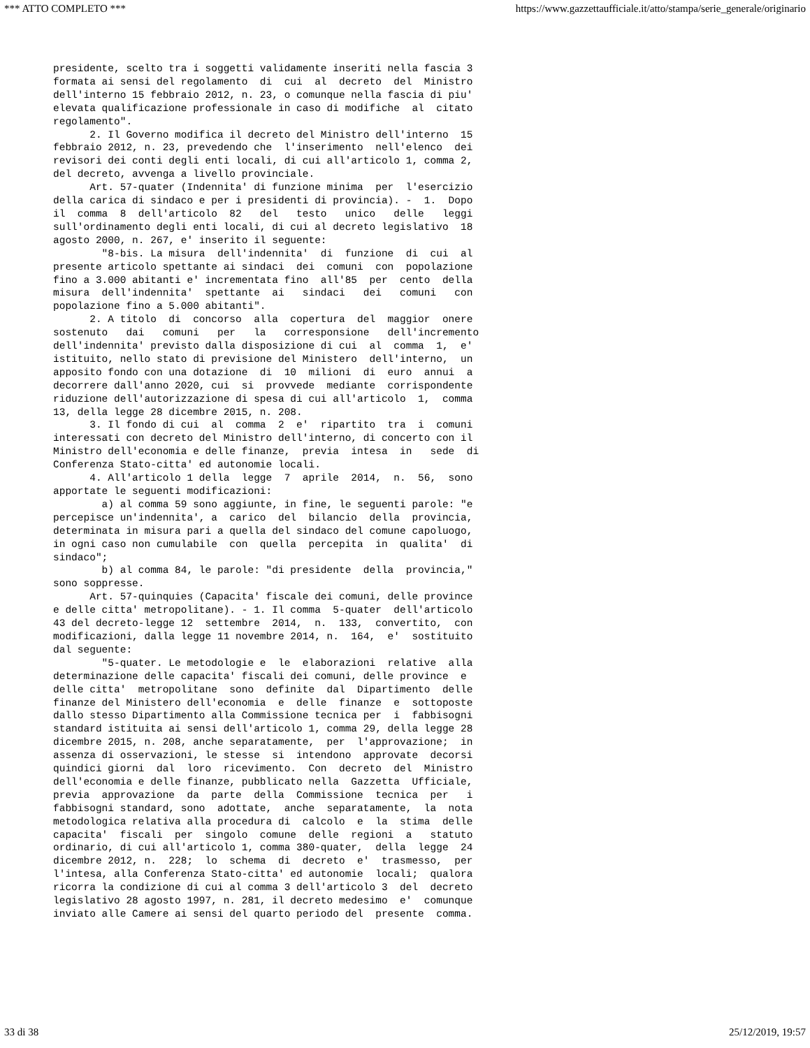*** ATTO COMPLETO *** https://www.gazzettaufficiale.it/atto/stampa/serie_generale/originario
presidente, scelto tra i soggetti validamente inseriti nella fascia 3
formata ai sensi del regolamento  di  cui  al  decreto  del  Ministro
dell'interno 15 febbraio 2012, n. 23, o comunque nella fascia di piu'
elevata qualificazione professionale in caso di modifiche  al  citato
regolamento".
      2. Il Governo modifica il decreto del Ministro dell'interno  15
febbraio 2012, n. 23, prevedendo che  l'inserimento  nell'elenco  dei
revisori dei conti degli enti locali, di cui all'articolo 1, comma 2,
del decreto, avvenga a livello provinciale.
      Art. 57-quater (Indennita' di funzione minima  per  l'esercizio
della carica di sindaco e per i presidenti di provincia). -  1.  Dopo
il  comma  8  dell'articolo  82   del   testo   unico   delle   leggi
sull'ordinamento degli enti locali, di cui al decreto legislativo  18
agosto 2000, n. 267, e' inserito il seguente:
        "8-bis. La misura  dell'indennita'  di  funzione  di  cui  al
presente articolo spettante ai sindaci  dei  comuni  con  popolazione
fino a 3.000 abitanti e' incrementata fino  all'85  per  cento  della
misura  dell'indennita'  spettante  ai   sindaci   dei   comuni   con
popolazione fino a 5.000 abitanti".
      2. A titolo  di  concorso  alla  copertura  del  maggior  onere
sostenuto   dai   comuni   per   la   corresponsione   dell'incremento
dell'indennita' previsto dalla disposizione di cui  al  comma  1,  e'
istituito, nello stato di previsione del Ministero  dell'interno,  un
apposito fondo con una dotazione  di  10  milioni  di  euro  annui  a
decorrere dall'anno 2020, cui  si  provvede  mediante  corrispondente
riduzione dell'autorizzazione di spesa di cui all'articolo  1,  comma
13, della legge 28 dicembre 2015, n. 208.
      3. Il fondo di cui  al  comma  2  e'  ripartito  tra  i  comuni
interessati con decreto del Ministro dell'interno, di concerto con il
Ministro dell'economia e delle finanze,  previa  intesa  in   sede  di
Conferenza Stato-citta' ed autonomie locali.
      4. All'articolo 1 della  legge  7  aprile  2014,  n.  56,  sono
apportate le seguenti modificazioni:
        a) al comma 59 sono aggiunte, in fine, le seguenti parole: "e
percepisce un'indennita', a  carico  del  bilancio  della  provincia,
determinata in misura pari a quella del sindaco del comune capoluogo,
in ogni caso non cumulabile  con  quella  percepita  in  qualita'  di
sindaco";
        b) al comma 84, le parole: "di presidente  della  provincia,"
sono soppresse.
      Art. 57-quinquies (Capacita' fiscale dei comuni, delle province
e delle citta' metropolitane). - 1. Il comma  5-quater  dell'articolo
43 del decreto-legge 12  settembre  2014,  n.  133,  convertito,  con
modificazioni, dalla legge 11 novembre 2014, n.  164,  e'  sostituito
dal seguente:
        "5-quater. Le metodologie e  le  elaborazioni  relative  alla
determinazione delle capacita' fiscali dei comuni, delle province  e
delle citta'  metropolitane  sono  definite  dal  Dipartimento  delle
finanze del Ministero dell'economia  e  delle  finanze  e  sottoposte
dallo stesso Dipartimento alla Commissione tecnica per  i  fabbisogni
standard istituita ai sensi dell'articolo 1, comma 29, della legge 28
dicembre 2015, n. 208, anche separatamente,  per  l'approvazione;  in
assenza di osservazioni, le stesse  si  intendono  approvate  decorsi
quindici giorni  dal  loro  ricevimento.  Con  decreto  del  Ministro
dell'economia e delle finanze, pubblicato nella  Gazzetta  Ufficiale,
previa  approvazione  da  parte  della  Commissione  tecnica  per   i
fabbisogni standard, sono  adottate,  anche  separatamente,  la  nota
metodologica relativa alla procedura di  calcolo  e  la  stima  delle
capacita'  fiscali  per  singolo  comune  delle  regioni  a   statuto
ordinario, di cui all'articolo 1, comma 380-quater,  della  legge  24
dicembre 2012, n.  228;  lo  schema  di  decreto  e'  trasmesso,  per
l'intesa, alla Conferenza Stato-citta' ed autonomie  locali;  qualora
ricorra la condizione di cui al comma 3 dell'articolo 3  del  decreto
legislativo 28 agosto 1997, n. 281, il decreto medesimo  e'  comunque
inviato alle Camere ai sensi del quarto periodo del  presente  comma.
33 di 38 25/12/2019, 19:57